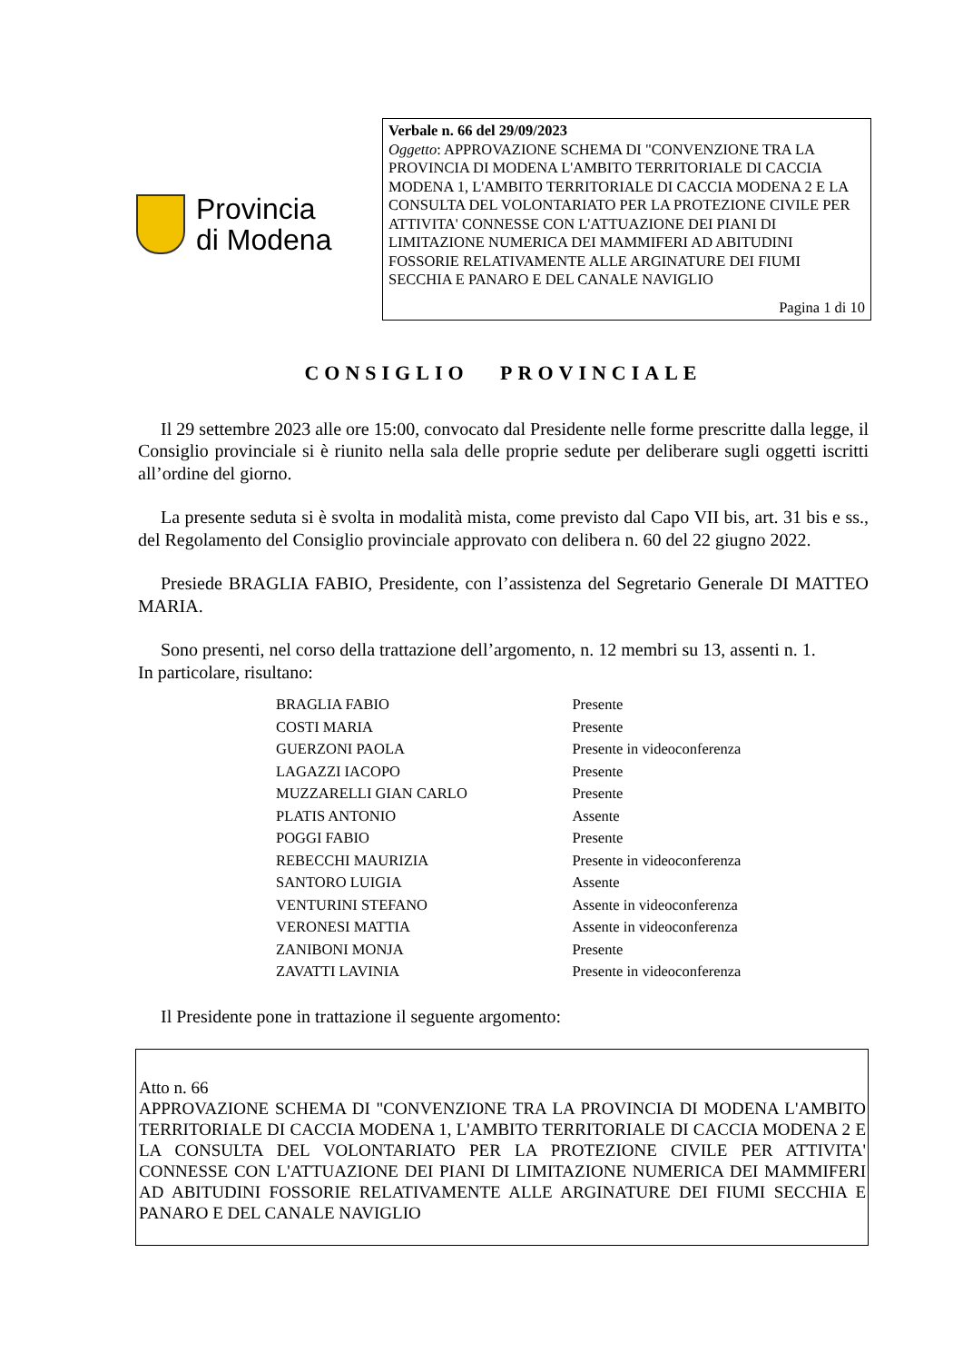Provincia
di Modena
Verbale n. 66 del 29/09/2023
Oggetto: APPROVAZIONE SCHEMA DI "CONVENZIONE TRA LA PROVINCIA DI MODENA L'AMBITO TERRITORIALE DI CACCIA MODENA 1, L'AMBITO TERRITORIALE DI CACCIA MODENA 2 E LA CONSULTA DEL VOLONTARIATO PER LA PROTEZIONE CIVILE PER ATTIVITA' CONNESSE CON L'ATTUAZIONE DEI PIANI DI LIMITAZIONE NUMERICA DEI MAMMIFERI AD ABITUDINI FOSSORIE RELATIVAMENTE ALLE ARGINATURE DEI FIUMI SECCHIA E PANARO E DEL CANALE NAVIGLIO
Pagina 1 di 10
CONSIGLIO PROVINCIALE
Il 29 settembre 2023 alle ore 15:00, convocato dal Presidente nelle forme prescritte dalla legge, il Consiglio provinciale si è riunito nella sala delle proprie sedute per deliberare sugli oggetti iscritti all’ordine del giorno.
La presente seduta si è svolta in modalità mista, come previsto dal Capo VII bis, art. 31 bis e ss., del Regolamento del Consiglio provinciale approvato con delibera n. 60 del 22 giugno 2022.
Presiede BRAGLIA FABIO, Presidente, con l’assistenza del Segretario Generale DI MATTEO MARIA.
Sono presenti, nel corso della trattazione dell’argomento, n. 12 membri su 13, assenti n. 1.
In particolare, risultano:
| BRAGLIA FABIO | Presente |
| COSTI MARIA | Presente |
| GUERZONI PAOLA | Presente in videoconferenza |
| LAGAZZI IACOPO | Presente |
| MUZZARELLI GIAN CARLO | Presente |
| PLATIS ANTONIO | Assente |
| POGGI FABIO | Presente |
| REBECCHI MAURIZIA | Presente in videoconferenza |
| SANTORO LUIGIA | Assente |
| VENTURINI STEFANO | Assente in videoconferenza |
| VERONESI MATTIA | Assente in videoconferenza |
| ZANIBONI MONJA | Presente |
| ZAVATTI LAVINIA | Presente in videoconferenza |
Il Presidente pone in trattazione il seguente argomento:
Atto n. 66
APPROVAZIONE SCHEMA DI "CONVENZIONE TRA LA PROVINCIA DI MODENA L'AMBITO TERRITORIALE DI CACCIA MODENA 1, L'AMBITO TERRITORIALE DI CACCIA MODENA 2 E LA CONSULTA DEL VOLONTARIATO PER LA PROTEZIONE CIVILE PER ATTIVITA' CONNESSE CON L'ATTUAZIONE DEI PIANI DI LIMITAZIONE NUMERICA DEI MAMMIFERI AD ABITUDINI FOSSORIE RELATIVAMENTE ALLE ARGINATURE DEI FIUMI SECCHIA E PANARO E DEL CANALE NAVIGLIO